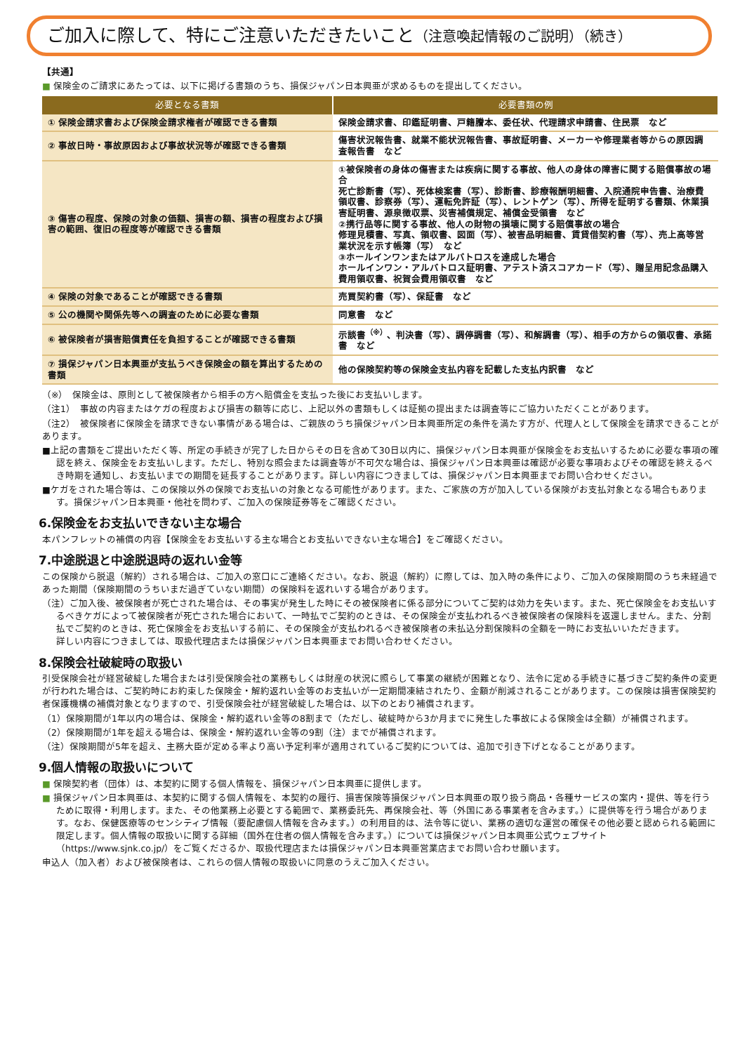ご加入に際して、特にご注意いただきたいこと（注意喚起情報のご説明）（続き）
【共通】
■ 保険金のご請求にあたっては、以下に掲げる書類のうち、損保ジャパン日本興亜が求めるものを提出してください。
| 必要となる書類 | 必要書類の例 |
| --- | --- |
| ① 保険金請求書および保険金請求権者が確認できる書類 | 保険金請求書、印鑑証明書、戸籍謄本、委任状、代理請求申請書、住民票 など |
| ② 事故日時・事故原因および事故状況等が確認できる書類 | 傷害状況報告書、就業不能状況報告書、事故証明書、メーカーや修理業者等からの原因調査報告書 など |
| ③ 傷害の程度、保険の対象の価額、損害の額、損害の程度および損害の範囲、復旧の程度等が確認できる書類 | ①被保険者の身体の傷害または疾病に関する事故、他人の身体の障害に関する賠償事故の場合 死亡診断書（写）、死体検案書（写）、診断書、診療報酬明細書、入院通院申告書、治療費領収書、診察券（写）、運転免許証（写）、レントゲン（写）、所得を証明する書類、休業損害証明書、源泉徴収票、災害補償規定、補償金受領書 など ②携行品等に関する事故、他人の財物の損壊に関する賠償事故の場合 修理見積書、写真、領収書、図面（写）、被害品明細書、賃貸借契約書（写）、売上高等営業状況を示す帳簿（写） など ③ホールインワンまたはアルバトロスを達成した場合 ホールインワン・アルバトロス証明書、アテスト済スコアカード（写）、贈呈用記念品購入費用領収書、祝賀会費用領収書 など |
| ④ 保険の対象であることが確認できる書類 | 売買契約書（写）、保証書 など |
| ⑤ 公の機関や関係先等への調査のために必要な書類 | 同意書 など |
| ⑥ 被保険者が損害賠償責任を負担することが確認できる書類 | 示談書<sup>（※）</sup>、判決書（写）、調停調書（写）、和解調書（写）、相手の方からの領収書、承諾書 など |
| ⑦ 損保ジャパン日本興亜が支払うべき保険金の額を算出するための書類 | 他の保険契約等の保険金支払内容を記載した支払内訳書 など |
（※）　保険金は、原則として被保険者から相手の方へ賠償金を支払った後にお支払いします。
（注1）　事故の内容またはケガの程度および損害の額等に応じ、上記以外の書類もしくは証拠の提出または調査等にご協力いただくことがあります。
（注2）　被保険者に保険金を請求できない事情がある場合は、ご親族のうち損保ジャパン日本興亜所定の条件を満たす方が、代理人として保険金を請求できることがあります。
■上記の書類をご提出いただく等、所定の手続きが完了した日からその日を含めて30日以内に、損保ジャパン日本興亜が保険金をお支払いするために必要な事項の確認を終え、保険金をお支払いします。ただし、特別な照会または調査等が不可欠な場合は、損保ジャパン日本興亜は確認が必要な事項およびその確認を終えるべき時期を通知し、お支払いまでの期間を延長することがあります。詳しい内容につきましては、損保ジャパン日本興亜までお問い合わせください。
■ケガをされた場合等は、この保険以外の保険でお支払いの対象となる可能性があります。また、ご家族の方が加入している保険がお支払対象となる場合もあります。損保ジャパン日本興亜・他社を問わず、ご加入の保険証券等をご確認ください。
6.保険金をお支払いできない主な場合
本パンフレットの補償の内容【保険金をお支払いする主な場合とお支払いできない主な場合】をご確認ください。
7.中途脱退と中途脱退時の返れい金等
この保険から脱退（解約）される場合は、ご加入の窓口にご連絡ください。なお、脱退（解約）に際しては、加入時の条件により、ご加入の保険期間のうち未経過であった期間（保険期間のうちいまだ過ぎていない期間）の保険料を返れいする場合があります。
（注）ご加入後、被保険者が死亡された場合は、その事実が発生した時にその被保険者に係る部分についてご契約は効力を失います。また、死亡保険金をお支払いするべきケガによって被保険者が死亡された場合において、一時払でご契約のときは、その保険金が支払われるべき被保険者の保険料を返還しません。また、分割払でご契約のときは、死亡保険金をお支払いする前に、その保険金が支払われるべき被保険者の未払込分割保険料の全額を一時にお支払いいただきます。
詳しい内容につきましては、取扱代理店または損保ジャパン日本興亜までお問い合わせください。
8.保険会社破綻時の取扱い
引受保険会社が経営破綻した場合または引受保険会社の業務もしくは財産の状況に照らして事業の継続が困難となり、法令に定める手続きに基づきご契約条件の変更が行われた場合は、ご契約時にお約束した保険金・解約返れい金等のお支払いが一定期間凍結されたり、金額が削減されることがあります。この保険は損害保険契約者保護機構の補償対象となりますので、引受保険会社が経営破綻した場合は、以下のとおり補償されます。
（1）保険期間が1年以内の場合は、保険金・解約返れい金等の8割まで（ただし、破綻時から3か月までに発生した事故による保険金は全額）が補償されます。
（2）保険期間が1年を超える場合は、保険金・解約返れい金等の9割（注）までが補償されます。
（注）保険期間が5年を超え、主務大臣が定める率より高い予定利率が適用されているご契約については、追加で引き下げとなることがあります。
9.個人情報の取扱いについて
■ 保険契約者（団体）は、本契約に関する個人情報を、損保ジャパン日本興亜に提供します。
■ 損保ジャパン日本興亜は、本契約に関する個人情報を、本契約の履行、損害保険等損保ジャパン日本興亜の取り扱う商品・各種サービスの案内・提供、等を行うために取得・利用します。また、その他業務上必要とする範囲で、業務委託先、再保険会社、等（外国にある事業者を含みます。）に提供等を行う場合があります。なお、保健医療等のセンシティブ情報（要配慮個人情報を含みます。）の利用目的は、法令等に従い、業務の適切な運営の確保その他必要と認められる範囲に限定します。個人情報の取扱いに関する詳細（国外在住者の個人情報を含みます。）については損保ジャパン日本興亜公式ウェブサイト（https://www.sjnk.co.jp/）をご覧くださるか、取扱代理店または損保ジャパン日本興亜営業店までお問い合わせ願います。
申込人（加入者）および被保険者は、これらの個人情報の取扱いに同意のうえご加入ください。